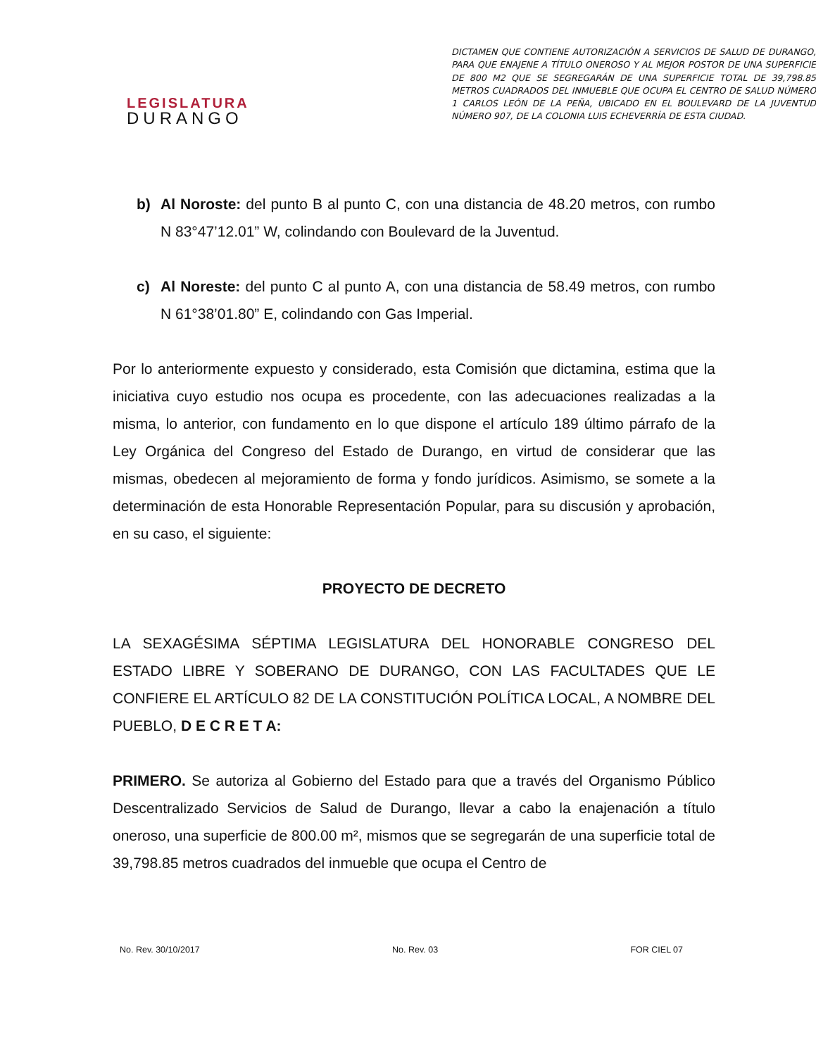LEGISLATURA
DURANGO
DICTAMEN QUE CONTIENE AUTORIZACIÓN A SERVICIOS DE SALUD DE DURANGO, PARA QUE ENAJENE A TÍTULO ONEROSO Y AL MEJOR POSTOR DE UNA SUPERFICIE DE 800 M2 QUE SE SEGREGARÁN DE UNA SUPERFICIE TOTAL DE 39,798.85 METROS CUADRADOS DEL INMUEBLE QUE OCUPA EL CENTRO DE SALUD NÚMERO 1 CARLOS LEÓN DE LA PEÑA, UBICADO EN EL BOULEVARD DE LA JUVENTUD NÚMERO 907, DE LA COLONIA LUIS ECHEVERRÍA DE ESTA CIUDAD.
b) Al Noroste: del punto B al punto C, con una distancia de 48.20 metros, con rumbo N 83°47’12.01” W, colindando con Boulevard de la Juventud.
c) Al Noreste: del punto C al punto A, con una distancia de 58.49 metros, con rumbo N 61°38’01.80” E, colindando con Gas Imperial.
Por lo anteriormente expuesto y considerado, esta Comisión que dictamina, estima que la iniciativa cuyo estudio nos ocupa es procedente, con las adecuaciones realizadas a la misma, lo anterior, con fundamento en lo que dispone el artículo 189 último párrafo de la Ley Orgánica del Congreso del Estado de Durango, en virtud de considerar que las mismas, obedecen al mejoramiento de forma y fondo jurídicos. Asimismo, se somete a la determinación de esta Honorable Representación Popular, para su discusión y aprobación, en su caso, el siguiente:
PROYECTO DE DECRETO
LA SEXAGÉSIMA SÉPTIMA LEGISLATURA DEL HONORABLE CONGRESO DEL ESTADO LIBRE Y SOBERANO DE DURANGO, CON LAS FACULTADES QUE LE CONFIERE EL ARTÍCULO 82 DE LA CONSTITUCIÓN POLÍTICA LOCAL, A NOMBRE DEL PUEBLO, D E C R E T A:
PRIMERO. Se autoriza al Gobierno del Estado para que a través del Organismo Público Descentralizado Servicios de Salud de Durango, llevar a cabo la enajenación a título oneroso, una superficie de 800.00 m², mismos que se segregarán de una superficie total de 39,798.85 metros cuadrados del inmueble que ocupa el Centro de
No. Rev. 30/10/2017 No. Rev. 03 FOR CIEL 07